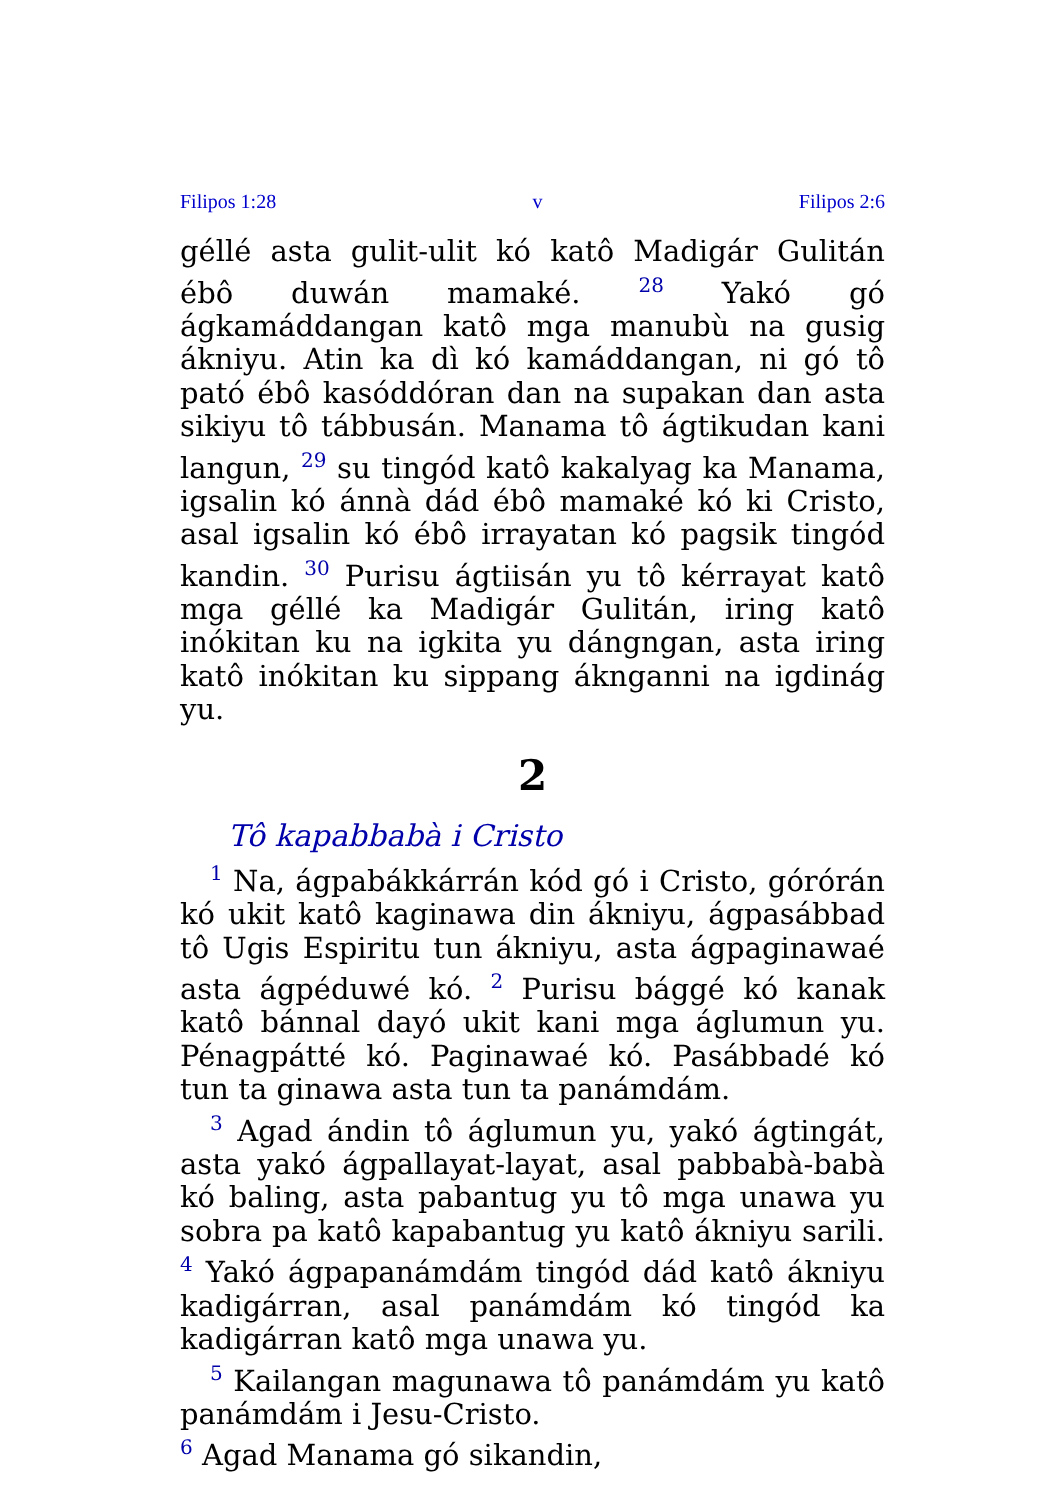Filipos 1:28 v Filipos 2:6
géllé asta gulit-ulit kó katô Madigár Gulitán ébô duwán mamaké. <sup>28</sup> Yakó gó ágkamáddangan katô mga manubù na gusig ákniyu. Atin ka dì kó kamáddangan, ni gó tô pató ébô kasóddóran dan na supakan dan asta sikiyu tô tábbusán. Manama tô ágtikudan kani langun, <sup>29</sup> su tingód katô kakalyag ka Manama, igsalin kó ánnà dád ébô mamaké kó ki Cristo, asal igsalin kó ébô irrayatan kó pagsik tingód kandin. <sup>30</sup> Purisu ágtiisán yu tô kérrayat katô mga géllé ka Madigár Gulitán, iring katô inókitan ku na igkita yu dángngan, asta iring katô inókitan ku sippang áknganni na igdinág yu.
2
Tô kapabbabà i Cristo
<sup>1</sup> Na, ágpabákkárrán kód gó i Cristo, górórán kó ukit katô kaginawa din ákniyu, ágpasábbad tô Ugis Espiritu tun ákniyu, asta ágpaginawaé asta ágpéduwé kó. <sup>2</sup> Purisu bággé kó kanak katô bánnal dayó ukit kani mga áglumun yu. Pénagpátté kó. Paginawaé kó. Pasábbadé kó tun ta ginawa asta tun ta panámdám.
<sup>3</sup> Agad ándin tô áglumun yu, yakó ágtingát, asta yakó ágpallayat-layat, asal pabbabà-babà kó baling, asta pabantug yu tô mga unawa yu sobra pa katô kapabantug yu katô ákniyu sarili. <sup>4</sup> Yakó ágpapanámdám tingód dád katô ákniyu kadigárran, asal panámdám kó tingód ka kadigárran katô mga unawa yu.
<sup>5</sup> Kailangan magunawa tô panámdám yu katô panámdám i Jesu-Cristo.
<sup>6</sup> Agad Manama gó sikandin,